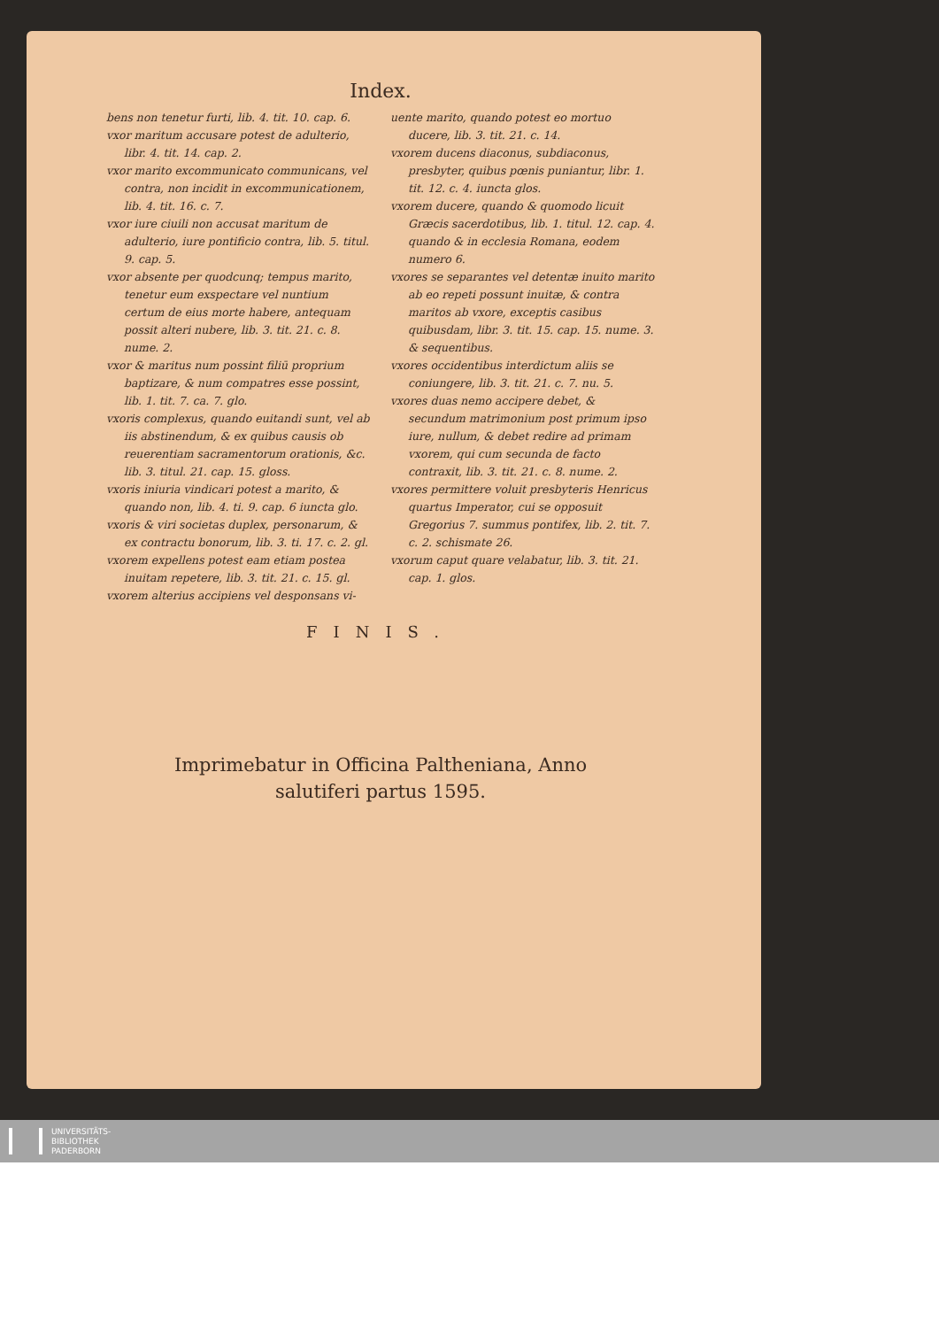Index.
bens non tenetur furti, lib. 4. tit. 10. cap. 6.
vxor maritum accusare potest de adulterio, libr. 4. tit. 14. cap. 2.
vxor marito excommunicato communicans, vel contra, non incidit in excommunicationem, lib. 4. tit. 16. c. 7.
vxor iure ciuili non accusat maritum de adulterio, iure pontificio contra, lib. 5. titul. 9. cap. 5.
vxor absente per quodcunq; tempus marito, tenetur eum exspectare vel nuntium certum de eius morte habere, antequam possit alteri nubere, lib. 3. tit. 21. c. 8. nume. 2.
vxor & maritus num possint filiū proprium baptizare, & num compatres esse possint, lib. 1. tit. 7. ca. 7. glo.
vxoris complexus, quando euitandi sunt, vel ab iis abstinendum, & ex quibus causis ob reuerentiam sacramentorum orationis, &c. lib. 3. titul. 21. cap. 15. gloss.
vxoris iniuria vindicari potest a marito, & quando non, lib. 4. ti. 9. cap. 6 iuncta glo.
vxoris & viri societas duplex, personarum, & ex contractu bonorum, lib. 3. ti. 17. c. 2. gl.
vxorem expellens potest eam etiam postea inuitam repetere, lib. 3. tit. 21. c. 15. gl.
vxorem alterius accipiens vel desponsans vi-
uente marito, quando potest eo mortuo ducere, lib. 3. tit. 21. c. 14.
vxorem ducens diaconus, subdiaconus, presbyter, quibus pœnis puniantur, libr. 1. tit. 12. c. 4. iuncta glos.
vxorem ducere, quando & quomodo licuit Græcis sacerdotibus, lib. 1. titul. 12. cap. 4. quando & in ecclesia Romana, eodem numero 6.
vxores se separantes vel detentæ inuito marito ab eo repeti possunt inuitæ, & contra maritos ab vxore, exceptis casibus quibusdam, libr. 3. tit. 15. cap. 15. nume. 3. & sequentibus.
vxores occidentibus interdictum aliis se coniungere, lib. 3. tit. 21. c. 7. nu. 5.
vxores duas nemo accipere debet, & secundum matrimonium post primum ipso iure, nullum, & debet redire ad primam vxorem, qui cum secunda de facto contraxit, lib. 3. tit. 21. c. 8. nume. 2.
vxores permittere voluit presbyteris Henricus quartus Imperator, cui se opposuit Gregorius 7. summus pontifex, lib. 2. tit. 7. c. 2. schismate 26.
vxorum caput quare velabatur, lib. 3. tit. 21. cap. 1. glos.
FINIS.
Imprimebatur in Officina Paltheniana, Anno
salutiferi partus 1595.
UNIVERSITÄTS-
BIBLIOTHEK
PADERBORN